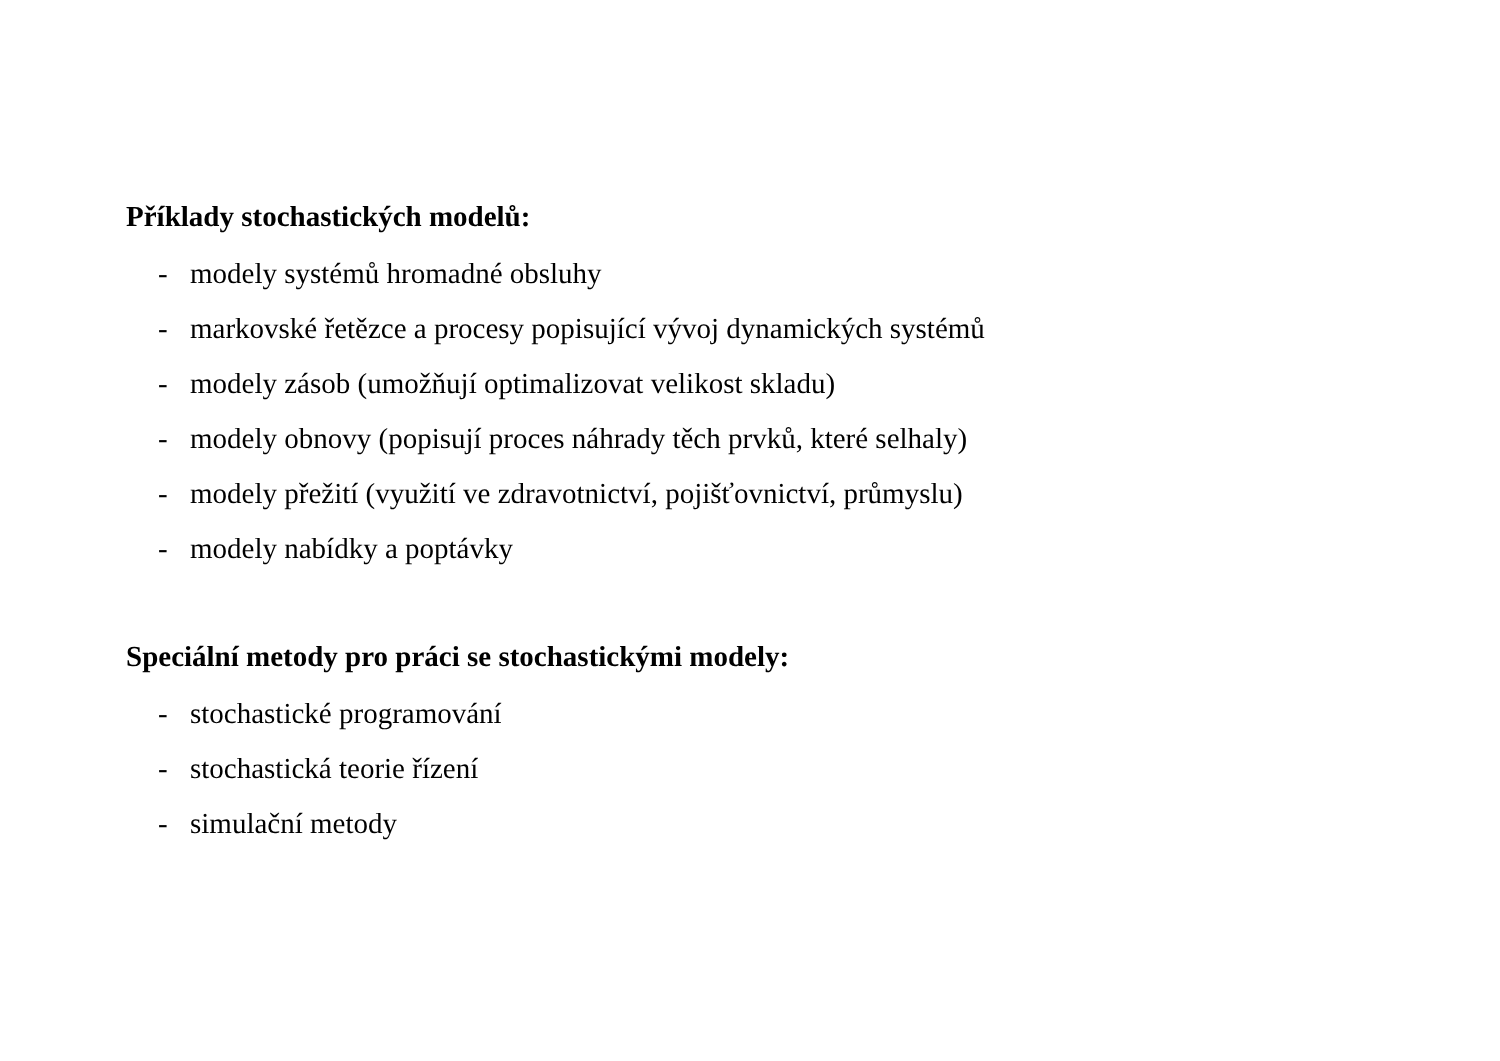Příklady stochastických modelů:
- modely systémů hromadné obsluhy
- markovské řetězce a procesy popisující vývoj dynamických systémů
- modely zásob (umožňují optimalizovat velikost skladu)
- modely obnovy (popisují proces náhrady těch prvků, které selhaly)
- modely přežití (využití ve zdravotnictví, pojišťovnictví, průmyslu)
- modely nabídky a poptávky
Speciální metody pro práci se stochastickými modely:
- stochastické programování
- stochastická teorie řízení
- simulační metody